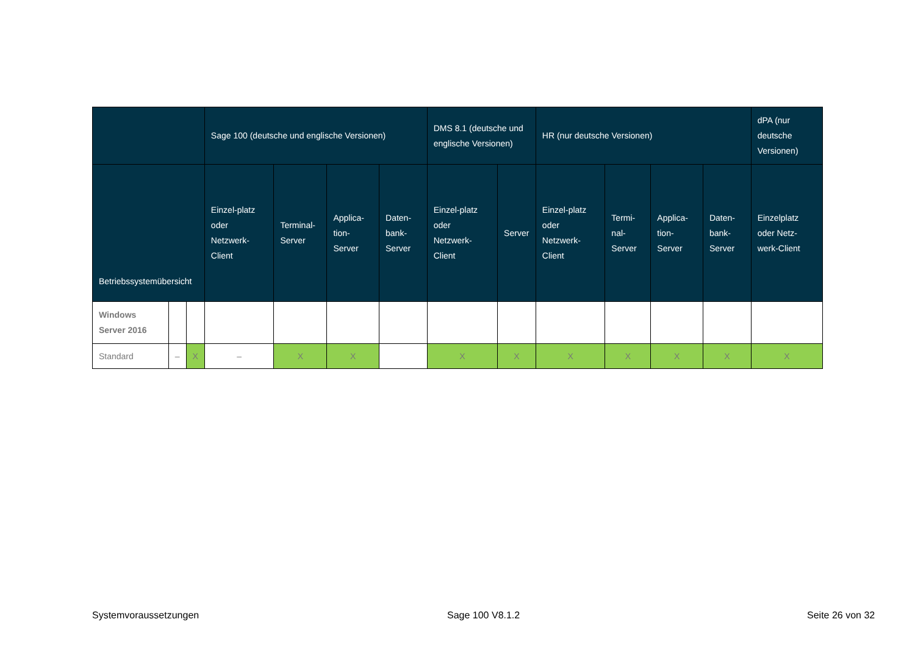| | | | Sage 100 (deutsche und englische Versionen) | | | | DMS 8.1 (deutsche und englische Versionen) | | HR (nur deutsche Versionen) | | | | dPA (nur deutsche Versionen) |
| --- | --- | --- | --- | --- | --- | --- | --- | --- | --- | --- | --- | --- | --- |
| Betriebssystemübersicht | | | Einzel-platz oder Netzwerk-Client | Terminal-Server | Applica-tion-Server | Daten-bank-Server | Einzel-platz oder Netzwerk-Client | Server | Einzel-platz oder Netzwerk-Client | Termi-nal-Server | Applica-tion-Server | Daten-bank-Server | Einzelplatz oder Netz-werk-Client |
| Windows Server 2016 | | | | | | | | | | | | | |
| Standard | – | X | – | X | X | | X | X | X | X | X | X | X |
Systemvoraussetzungen Sage 100 V8.1.2 Seite 26 von 32